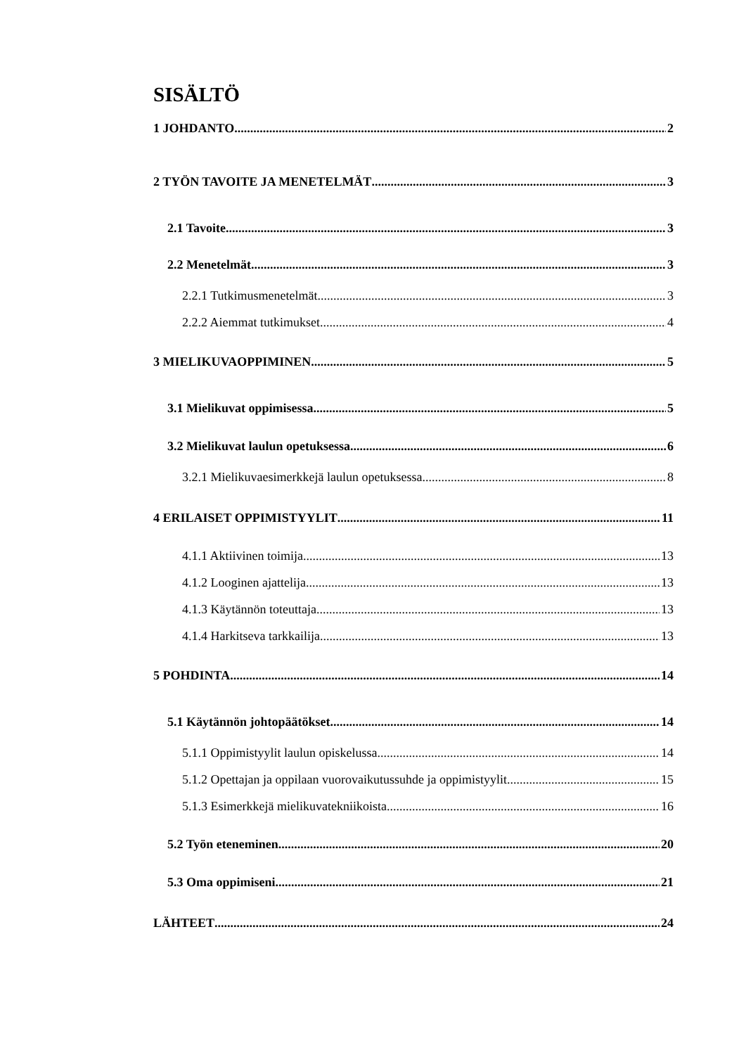SISÄLTÖ
1 JOHDANTO 2
2 TYÖN TAVOITE JA MENETELMÄT 3
2.1 Tavoite 3
2.2 Menetelmät 3
2.2.1 Tutkimusmenetelmät 3
2.2.2 Aiemmat tutkimukset 4
3 MIELIKUVAOPPIMINEN 5
3.1 Mielikuvat oppimisessa 5
3.2 Mielikuvat laulun opetuksessa 6
3.2.1 Mielikuvaesimerkkejä laulun opetuksessa 8
4 ERILAISET OPPIMISTYYLIT 11
4.1.1 Aktiivinen toimija 13
4.1.2 Looginen ajattelija 13
4.1.3 Käytännön toteuttaja 13
4.1.4 Harkitseva tarkkailija 13
5 POHDINTA 14
5.1 Käytännön johtopäätökset 14
5.1.1 Oppimistyylit laulun opiskelussa 14
5.1.2 Opettajan ja oppilaan vuorovaikutussuhde ja oppimistyylit 15
5.1.3 Esimerkkejä mielikuvatekniikoista 16
5.2 Työn eteneminen 20
5.3 Oma oppimiseni 21
LÄHTEET 24